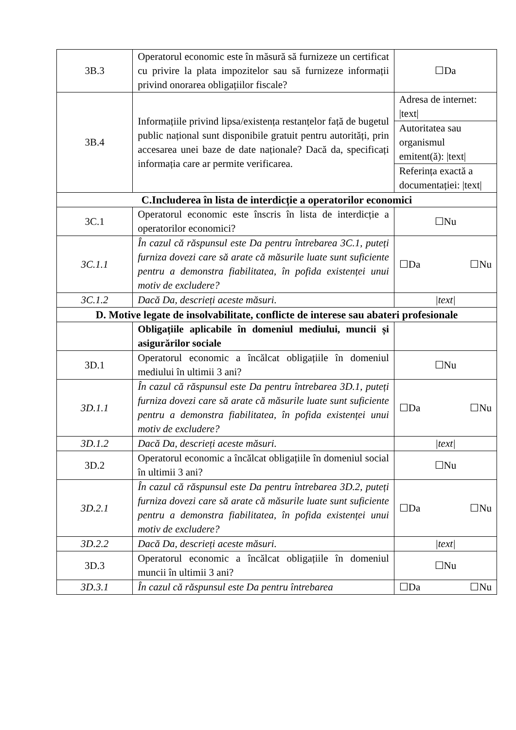| 3B.3 | Operatorul economic este în măsură să furnizeze un certificat cu privire la plata impozitelor sau să furnizeze informații privind onorarea obligațiilor fiscale? | ☐Da |
| 3B.4 | Informațiile privind lipsa/existența restanțelor față de bugetul public național sunt disponibile gratuit pentru autorități, prin accesarea unei baze de date naționale? Dacă da, specificați informația care ar permite verificarea. | Adresa de internet: /text/ |
| | | Autoritatea sau organismul emitent(ă): /text/ |
| | | Referința exactă a documentației: /text/ |
| C.Includerea în lista de interdicție a operatorilor economici | | |
| 3C.1 | Operatorul economic este înscris în lista de interdicție a operatorilor economici? | ☐Nu |
| 3C.1.1 | În cazul că răspunsul este Da pentru întrebarea 3C.1, puteți furniza dovezi care să arate că măsurile luate sunt suficiente pentru a demonstra fiabilitatea, în pofida existenței unui motiv de excludere? | ☐Da ☐Nu |
| 3C.1.2 | Dacă Da, descrieți aceste măsuri. | /text/ |
| D. Motive legate de insolvabilitate, conflicte de interese sau abateri profesionale | | |
| | Obligațiile aplicabile în domeniul mediului, muncii și asigurărilor sociale | |
| 3D.1 | Operatorul economic a încălcat obligațiile în domeniul mediului în ultimii 3 ani? | ☐Nu |
| 3D.1.1 | În cazul că răspunsul este Da pentru întrebarea 3D.1, puteți furniza dovezi care să arate că măsurile luate sunt suficiente pentru a demonstra fiabilitatea, în pofida existenței unui motiv de excludere? | ☐Da ☐Nu |
| 3D.1.2 | Dacă Da, descrieți aceste măsuri. | /text/ |
| 3D.2 | Operatorul economic a încălcat obligațiile în domeniul social în ultimii 3 ani? | ☐Nu |
| 3D.2.1 | În cazul că răspunsul este Da pentru întrebarea 3D.2, puteți furniza dovezi care să arate că măsurile luate sunt suficiente pentru a demonstra fiabilitatea, în pofida existenței unui motiv de excludere? | ☐Da ☐Nu |
| 3D.2.2 | Dacă Da, descrieți aceste măsuri. | /text/ |
| 3D.3 | Operatorul economic a încălcat obligațiile în domeniul muncii în ultimii 3 ani? | ☐Nu |
| 3D.3.1 | În cazul că răspunsul este Da pentru întrebarea | ☐Da ☐Nu |